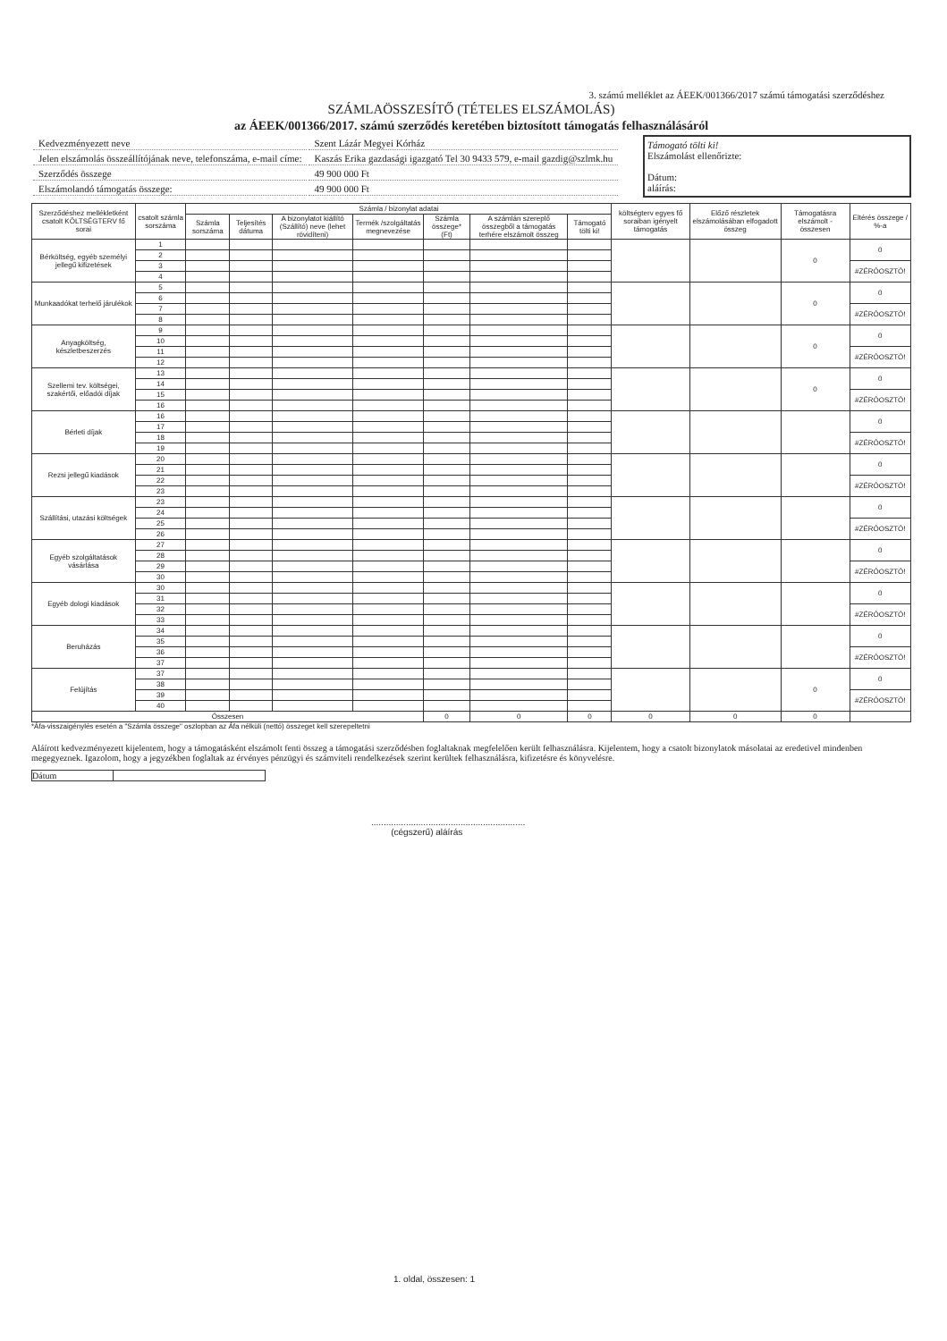3. számú melléklet az ÁEEK/001366/2017 számú támogatási szerződéshez
SZÁMLAÖSSZESÍTŐ (TÉTELES ELSZÁMOLÁS)
az ÁEEK/001366/2017. számú szerződés keretében biztosított támogatás felhasználásáról
| Kedvezményezett neve | Szent Lázár Megyei Kórház |
| Jelen elszámolás összeállítójának neve, telefonszáma, e-mail címe: | Kaszás Erika gazdasági igazgató Tel 30 9433 579, e-mail gazdig@szlmk.hu |
| Szerződés összege | 49 900 000 Ft |
| Elszámolandó támogatás összege: | 49 900 000 Ft |
Támogató tölti ki!
Elszámolást ellenőrizte:
Dátum:
aláírás:
| Szerződéshez mellékletként csatolt KÖLTSÉGTERV fő sorai | csatolt számla sorszáma | Számla / bizonylat adatai | | | | | | | költségterv egyes fő soraiban igényelt támogatás | Előző részletek elszámolásában elfogadott összeg | Támogatásra elszámolt - összesen | Eltérés összege / %-a |
| --- | --- | --- | --- | --- | --- | --- | --- | --- | --- | --- | --- | --- |
| | | Számla sorszáma | Teljesítés dátuma | A bizonylatot kiállító (Szállító) neve (lehet rövidíteni) | Termék /szolgáltatás megnevezése | Számla összege* (Ft) | A számlán szereplő összegből a támogatás terhére elszámolt összeg | Támogató tölti ki! | | | | |
| Bérköltség, egyéb személyi jellegű kifizetések | 1 | | | | | | | | | | 0 | 0 |
| | 2 | | | | | | | | | | | |
| | 3 | | | | | | | | | | | #ZÉRÓOSZTÓ! |
| | 4 | | | | | | | | | | | |
| Munkaadókat terhelő járulékok | 5 | | | | | | | | | | 0 | 0 |
| | 6 | | | | | | | | | | | |
| | 7 | | | | | | | | | | | #ZÉRÓOSZTÓ! |
| | 8 | | | | | | | | | | | |
| Anyagköltség, készletbeszerzés | 9 | | | | | | | | | | 0 | 0 |
| | 10 | | | | | | | | | | | |
| | 11 | | | | | | | | | | | #ZÉRÓOSZTÓ! |
| | 12 | | | | | | | | | | | |
| Szellemi tev. költségei, szakértői, előadói díjak | 13 | | | | | | | | | | 0 | 0 |
| | 14 | | | | | | | | | | | |
| | 15 | | | | | | | | | | | #ZÉRÓOSZTÓ! |
| | 16 | | | | | | | | | | | |
| Bérleti díjak | 16 | | | | | | | | | | | 0 |
| | 17 | | | | | | | | | | | |
| | 18 | | | | | | | | | | | #ZÉRÓOSZTÓ! |
| | 19 | | | | | | | | | | | |
| Rezsi jellegű kiadások | 20 | | | | | | | | | | | 0 |
| | 21 | | | | | | | | | | | |
| | 22 | | | | | | | | | | | #ZÉRÓOSZTÓ! |
| | 23 | | | | | | | | | | | |
| Szállítási, utazási költségek | 23 | | | | | | | | | | | 0 |
| | 24 | | | | | | | | | | | |
| | 25 | | | | | | | | | | | #ZÉRÓOSZTÓ! |
| | 26 | | | | | | | | | | | |
| Egyéb szolgáltatások vásárlása | 27 | | | | | | | | | | | 0 |
| | 28 | | | | | | | | | | | |
| | 29 | | | | | | | | | | | #ZÉRÓOSZTÓ! |
| | 30 | | | | | | | | | | | |
| Egyéb dologi kiadások | 30 | | | | | | | | | | | 0 |
| | 31 | | | | | | | | | | | |
| | 32 | | | | | | | | | | | #ZÉRÓOSZTÓ! |
| | 33 | | | | | | | | | | | |
| Beruházás | 34 | | | | | | | | | | | 0 |
| | 35 | | | | | | | | | | | |
| | 36 | | | | | | | | | | | #ZÉRÓOSZTÓ! |
| | 37 | | | | | | | | | | | |
| Felújítás | 37 | | | | | | | | | | 0 | 0 |
| | 38 | | | | | | | | | | | |
| | 39 | | | | | | | | | | | #ZÉRÓOSZTÓ! |
| | 40 | | | | | | | | | | | |
| Összesen | | | | | | 0 | 0 | 0 | 0 | 0 | 0 | |
*Áfa-visszaigénylés esetén a "Számla összege" oszlopban az Áfa nélküli (nettó) összeget kell szerepeltetni
Aláírott kedvezményezett kijelentem, hogy a támogatásként elszámolt fenti összeg a támogatási szerződésben foglaltaknak megfelelően került felhasználásra. Kijelentem, hogy a csatolt bizonylatok másolatai az eredetivel mindenben megegyeznek. Igazolom, hogy a jegyzékben foglaltak az érvényes pénzügyi és számviteli rendelkezések szerint kerültek felhasználásra, kifizetésre és könyvelésre.
Dátum
..............................................................
(cégszerű) aláírás
1. oldal, összesen: 1